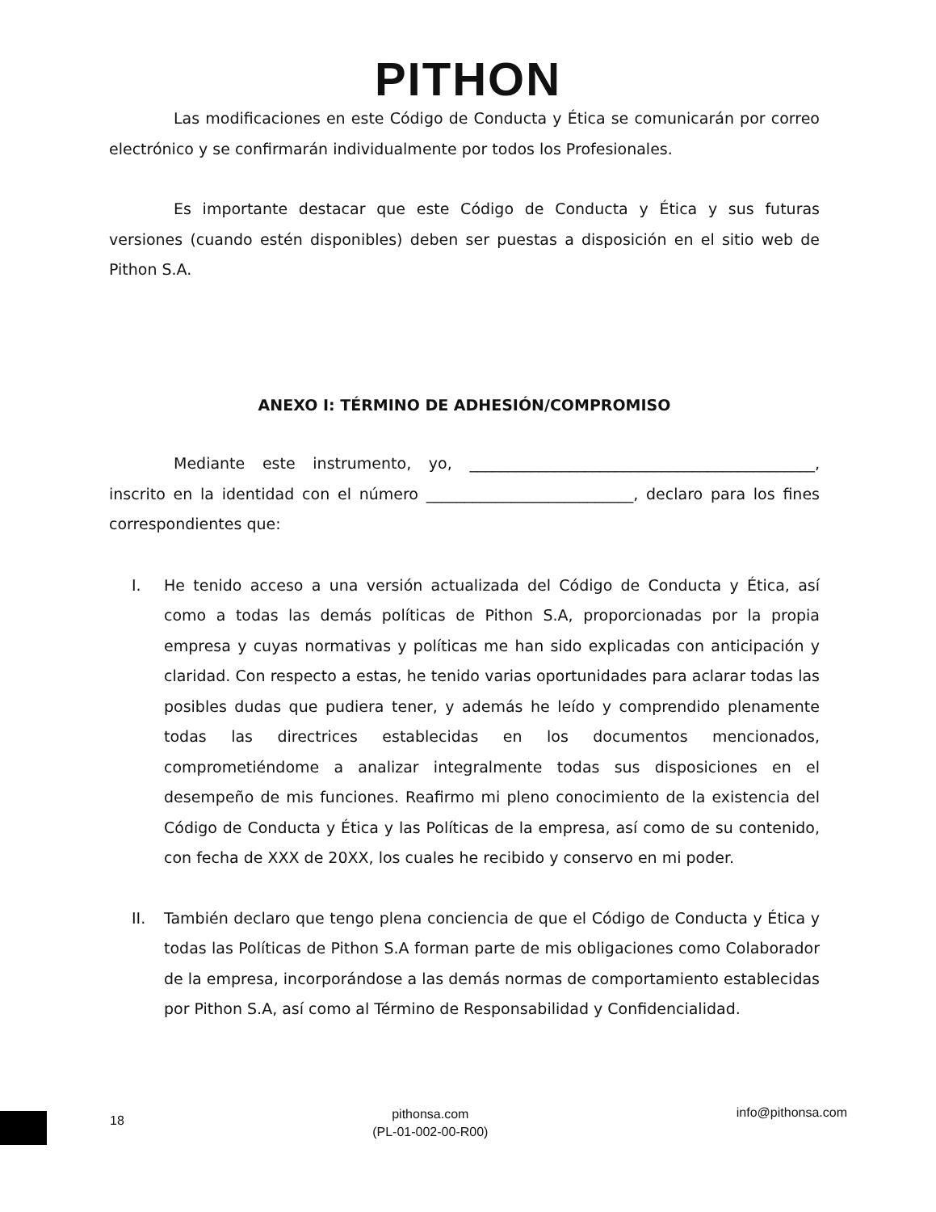PITHON
Las modificaciones en este Código de Conducta y Ética se comunicarán por correo electrónico y se confirmarán individualmente por todos los Profesionales.
Es importante destacar que este Código de Conducta y Ética y sus futuras versiones (cuando estén disponibles) deben ser puestas a disposición en el sitio web de Pithon S.A.
ANEXO I: TÉRMINO DE ADHESIÓN/COMPROMISO
Mediante este instrumento, yo, _____________________________________________, inscrito en la identidad con el número ___________________________, declaro para los fines correspondientes que:
I. He tenido acceso a una versión actualizada del Código de Conducta y Ética, así como a todas las demás políticas de Pithon S.A, proporcionadas por la propia empresa y cuyas normativas y políticas me han sido explicadas con anticipación y claridad. Con respecto a estas, he tenido varias oportunidades para aclarar todas las posibles dudas que pudiera tener, y además he leído y comprendido plenamente todas las directrices establecidas en los documentos mencionados, comprometiéndome a analizar integralmente todas sus disposiciones en el desempeño de mis funciones. Reafirmo mi pleno conocimiento de la existencia del Código de Conducta y Ética y las Políticas de la empresa, así como de su contenido, con fecha de XXX de 20XX, los cuales he recibido y conservo en mi poder.
II. También declaro que tengo plena conciencia de que el Código de Conducta y Ética y todas las Políticas de Pithon S.A forman parte de mis obligaciones como Colaborador de la empresa, incorporándose a las demás normas de comportamiento establecidas por Pithon S.A, así como al Término de Responsabilidad y Confidencialidad.
18
pithonsa.com
(PL-01-002-00-R00)
info@pithonsa.com